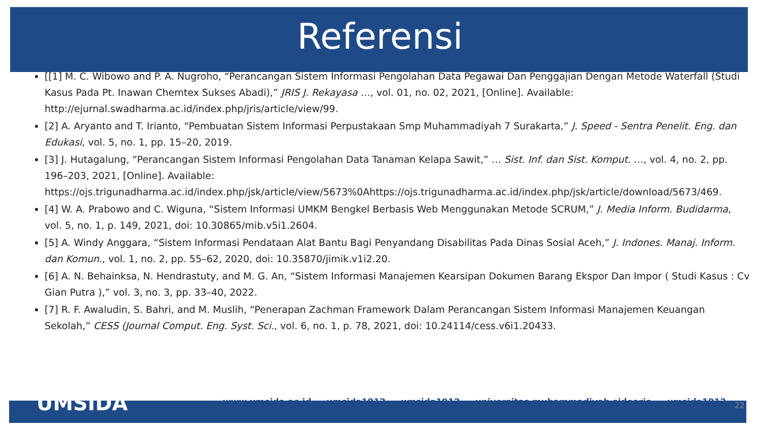Referensi
[[1] M. C. Wibowo and P. A. Nugroho, “Perancangan Sistem Informasi Pengolahan Data Pegawai Dan Penggajian Dengan Metode Waterfall (Studi Kasus Pada Pt. Inawan Chemtex Sukses Abadi),” JRIS J. Rekayasa …, vol. 01, no. 02, 2021, [Online]. Available: http://ejurnal.swadharma.ac.id/index.php/jris/article/view/99.
[2] A. Aryanto and T. Irianto, “Pembuatan Sistem Informasi Perpustakaan Smp Muhammadiyah 7 Surakarta,” J. Speed - Sentra Penelit. Eng. dan Edukasi, vol. 5, no. 1, pp. 15–20, 2019.
[3] J. Hutagalung, “Perancangan Sistem Informasi Pengolahan Data Tanaman Kelapa Sawit,” … Sist. Inf. dan Sist. Komput. …, vol. 4, no. 2, pp. 196–203, 2021, [Online]. Available: https://ojs.trigunadharma.ac.id/index.php/jsk/article/view/5673%0Ahttps://ojs.trigunadharma.ac.id/index.php/jsk/article/download/5673/469.
[4] W. A. Prabowo and C. Wiguna, “Sistem Informasi UMKM Bengkel Berbasis Web Menggunakan Metode SCRUM,” J. Media Inform. Budidarma, vol. 5, no. 1, p. 149, 2021, doi: 10.30865/mib.v5i1.2604.
[5] A. Windy Anggara, “Sistem Informasi Pendataan Alat Bantu Bagi Penyandang Disabilitas Pada Dinas Sosial Aceh,” J. Indones. Manaj. Inform. dan Komun., vol. 1, no. 2, pp. 55–62, 2020, doi: 10.35870/jimik.v1i2.20.
[6] A. N. Behainksa, N. Hendrastuty, and M. G. An, “Sistem Informasi Manajemen Kearsipan Dokumen Barang Ekspor Dan Impor ( Studi Kasus : Cv Gian Putra ),” vol. 3, no. 3, pp. 33–40, 2022.
[7] R. F. Awaludin, S. Bahri, and M. Muslih, “Penerapan Zachman Framework Dalam Perancangan Sistem Informasi Manajemen Keuangan Sekolah,” CESS (Journal Comput. Eng. Syst. Sci., vol. 6, no. 1, p. 78, 2021, doi: 10.24114/cess.v6i1.20433.
UMSIDA www.umsida.ac.id umsida1912 umsida1912 universitas muhammadiyah sidoarjo umsida1912 22